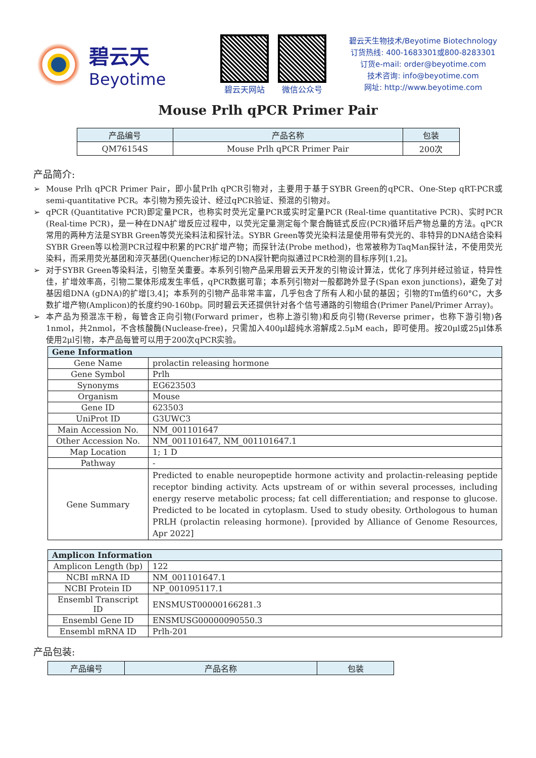碧云天
Beyotime
碧云天网站 微信公众号
碧云天生物技术/Beyotime Biotechnology
订货热线: 400-1683301或800-8283301
订货e-mail: order@beyotime.com
技术咨询: info@beyotime.com
网址: http://www.beyotime.com
Mouse Prlh qPCR Primer Pair
| 产品编号 | 产品名称 | 包装 |
| --- | --- | --- |
| QM76154S | Mouse Prlh qPCR Primer Pair | 200次 |
产品简介:
➢ Mouse Prlh qPCR Primer Pair，即小鼠Prlh qPCR引物对，主要用于基于SYBR Green的qPCR、One-Step qRT-PCR或semi-quantitative PCR。本引物为预先设计、经过qPCR验证、预混的引物对。
➢ qPCR (Quantitative PCR)即定量PCR，也称实时荧光定量PCR或实时定量PCR (Real-time quantitative PCR)、实时PCR (Real-time PCR)，是一种在DNA扩增反应过程中，以荧光定量测定每个聚合酶链式反应(PCR)循环后产物总量的方法。qPCR常用的两种方法是SYBR Green等荧光染料法和探针法。SYBR Green等荧光染料法是使用带有荧光的、非特异的DNA结合染料SYBR Green等以检测PCR过程中积累的PCR扩增产物；而探针法(Probe method)，也常被称为TaqMan探针法，不使用荧光染料，而采用荧光基团和淬灭基团(Quencher)标记的DNA探针靶向拟通过PCR检测的目标序列[1,2]。
➢ 对于SYBR Green等染料法，引物至关重要。本系列引物产品采用碧云天开发的引物设计算法，优化了序列并经过验证，特异性佳，扩增效率高，引物二聚体形成发生率低，qPCR数据可靠；本系列引物对一般都跨外显子(Span exon junctions)，避免了对基因组DNA (gDNA)的扩增[3,4]；本系列的引物产品非常丰富，几乎包含了所有人和小鼠的基因；引物的Tm值约60°C，大多数扩增产物(Amplicon)的长度约90-160bp。同时碧云天还提供针对各个信号通路的引物组合(Primer Panel/Primer Array)。
➢ 本产品为预混冻干粉，每管含正向引物(Forward primer，也称上游引物)和反向引物(Reverse primer，也称下游引物)各1nmol，共2nmol，不含核酸酶(Nuclease-free)，只需加入400μl超纯水溶解成2.5μM each，即可使用。按20μl或25μl体系使用2μl引物，本产品每管可以用于200次qPCR实验。
| Gene Information | |
| --- | --- |
| Gene Name | prolactin releasing hormone |
| Gene Symbol | Prlh |
| Synonyms | EG623503 |
| Organism | Mouse |
| Gene ID | 623503 |
| UniProt ID | G3UWC3 |
| Main Accession No. | NM_001101647 |
| Other Accession No. | NM_001101647, NM_001101647.1 |
| Map Location | 1; 1 D |
| Pathway | - |
| Gene Summary | Predicted to enable neuropeptide hormone activity and prolactin-releasing peptide receptor binding activity. Acts upstream of or within several processes, including energy reserve metabolic process; fat cell differentiation; and response to glucose. Predicted to be located in cytoplasm. Used to study obesity. Orthologous to human PRLH (prolactin releasing hormone). [provided by Alliance of Genome Resources, Apr 2022] |
| Amplicon Information | |
| --- | --- |
| Amplicon Length (bp) | 122 |
| NCBI mRNA ID | NM_001101647.1 |
| NCBI Protein ID | NP_001095117.1 |
| Ensembl Transcript ID | ENSMUST00000166281.3 |
| Ensembl Gene ID | ENSMUSG00000090550.3 |
| Ensembl mRNA ID | Prlh-201 |
产品包装:
| 产品编号 | 产品名称 | 包装 |
| --- | --- | --- |